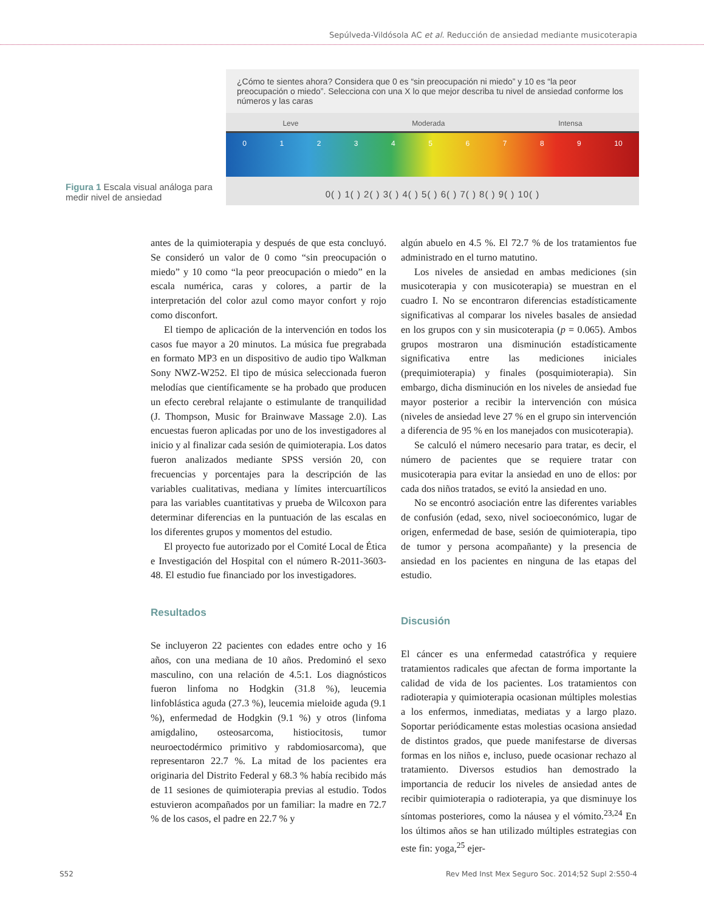Sepúlveda-Vildósola AC et al. Reducción de ansiedad mediante musicoterapia
Figura 1 Escala visual análoga para medir nivel de ansiedad
¿Cómo te sientes ahora? Considera que 0 es “sin preocupación ni miedo” y 10 es “la peor preocupación o miedo”. Selecciona con una X lo que mejor describa tu nivel de ansiedad conforme los números y las caras
Leve Moderada Intensa
0 1 2 3 4 5 6 7 8 9 10
0( ) 1( ) 2( ) 3( ) 4( ) 5( ) 6( ) 7( ) 8( ) 9( ) 10( )
antes de la quimioterapia y después de que esta concluyó. Se consideró un valor de 0 como “sin preocupación o miedo” y 10 como “la peor preocupación o miedo” en la escala numérica, caras y colores, a partir de la interpretación del color azul como mayor confort y rojo como disconfort.
El tiempo de aplicación de la intervención en todos los casos fue mayor a 20 minutos. La música fue pregrabada en formato MP3 en un dispositivo de audio tipo Walkman Sony NWZ-W252. El tipo de música seleccionada fueron melodías que científicamente se ha probado que producen un efecto cerebral relajante o estimulante de tranquilidad (J. Thompson, Music for Brainwave Massage 2.0). Las encuestas fueron aplicadas por uno de los investigadores al inicio y al finalizar cada sesión de quimioterapia. Los datos fueron analizados mediante SPSS versión 20, con frecuencias y porcentajes para la descripción de las variables cualitativas, mediana y límites intercuartílicos para las variables cuantitativas y prueba de Wilcoxon para determinar diferencias en la puntuación de las escalas en los diferentes grupos y momentos del estudio.
El proyecto fue autorizado por el Comité Local de Ética e Investigación del Hospital con el número R-2011-3603-48. El estudio fue financiado por los investigadores.
Resultados
Se incluyeron 22 pacientes con edades entre ocho y 16 años, con una mediana de 10 años. Predominó el sexo masculino, con una relación de 4.5:1. Los diagnósticos fueron linfoma no Hodgkin (31.8 %), leucemia linfoblástica aguda (27.3 %), leucemia mieloide aguda (9.1 %), enfermedad de Hodgkin (9.1 %) y otros (linfoma amigdalino, osteosarcoma, histiocitosis, tumor neuroectodérmico primitivo y rabdomiosarcoma), que representaron 22.7 %. La mitad de los pacientes era originaria del Distrito Federal y 68.3 % había recibido más de 11 sesiones de quimioterapia previas al estudio. Todos estuvieron acompañados por un familiar: la madre en 72.7 % de los casos, el padre en 22.7 % y
algún abuelo en 4.5 %. El 72.7 % de los tratamientos fue administrado en el turno matutino.
Los niveles de ansiedad en ambas mediciones (sin musicoterapia y con musicoterapia) se muestran en el cuadro I. No se encontraron diferencias estadísticamente significativas al comparar los niveles basales de ansiedad en los grupos con y sin musicoterapia (p = 0.065). Ambos grupos mostraron una disminución estadísticamente significativa entre las mediciones iniciales (prequimioterapia) y finales (posquimioterapia). Sin embargo, dicha disminución en los niveles de ansiedad fue mayor posterior a recibir la intervención con música (niveles de ansiedad leve 27 % en el grupo sin intervención a diferencia de 95 % en los manejados con musicoterapia).
Se calculó el número necesario para tratar, es decir, el número de pacientes que se requiere tratar con musicoterapia para evitar la ansiedad en uno de ellos: por cada dos niños tratados, se evitó la ansiedad en uno.
No se encontró asociación entre las diferentes variables de confusión (edad, sexo, nivel socioeconómico, lugar de origen, enfermedad de base, sesión de quimioterapia, tipo de tumor y persona acompañante) y la presencia de ansiedad en los pacientes en ninguna de las etapas del estudio.
Discusión
El cáncer es una enfermedad catastrófica y requiere tratamientos radicales que afectan de forma importante la calidad de vida de los pacientes. Los tratamientos con radioterapia y quimioterapia ocasionan múltiples molestias a los enfermos, inmediatas, mediatas y a largo plazo. Soportar periódicamente estas molestias ocasiona ansiedad de distintos grados, que puede manifestarse de diversas formas en los niños e, incluso, puede ocasionar rechazo al tratamiento. Diversos estudios han demostrado la importancia de reducir los niveles de ansiedad antes de recibir quimioterapia o radioterapia, ya que disminuye los síntomas posteriores, como la náusea y el vómito.<sup>23,24</sup> En los últimos años se han utilizado múltiples estrategias con este fin: yoga,<sup>25</sup> ejer-
S52 Rev Med Inst Mex Seguro Soc. 2014;52 Supl 2:S50-4